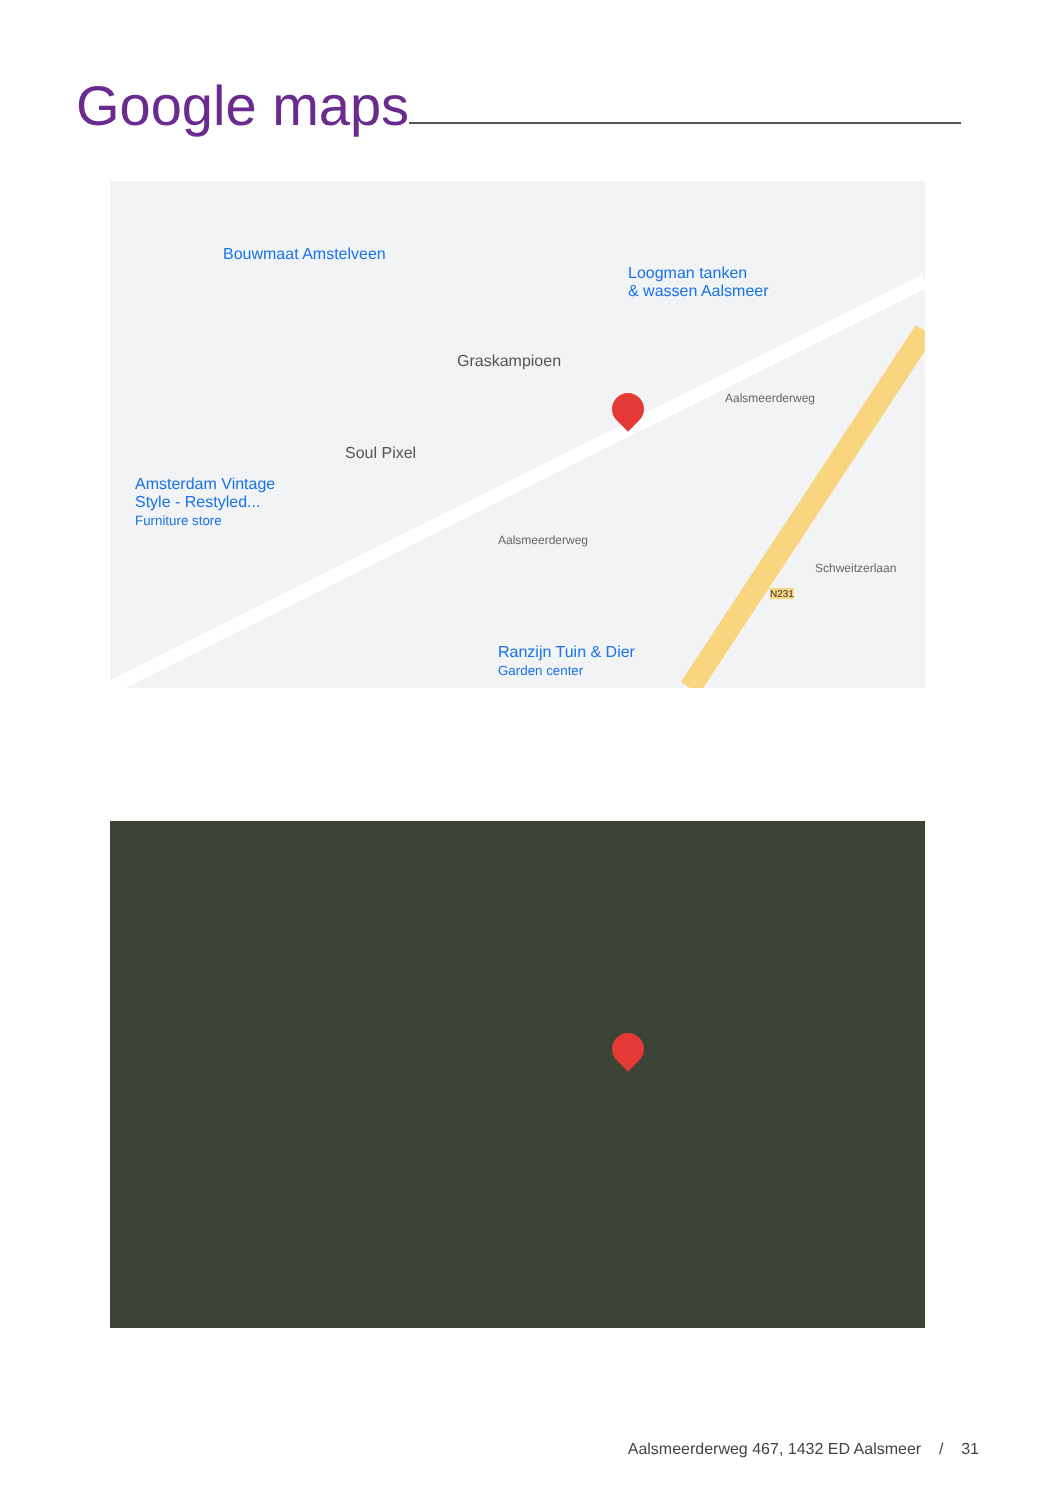Google maps
Bouwmaat Amstelveen
Loogman tanken
& wassen Aalsmeer
Graskampioen
Soul Pixel
Amsterdam Vintage
Style - Restyled...
Furniture store
Aalsmeerderweg
Aalsmeerderweg
N231
Schweitzerlaan
Ranzijn Tuin & Dier
Garden center
Aalsmeerderweg 467, 1432 ED Aalsmeer / 31